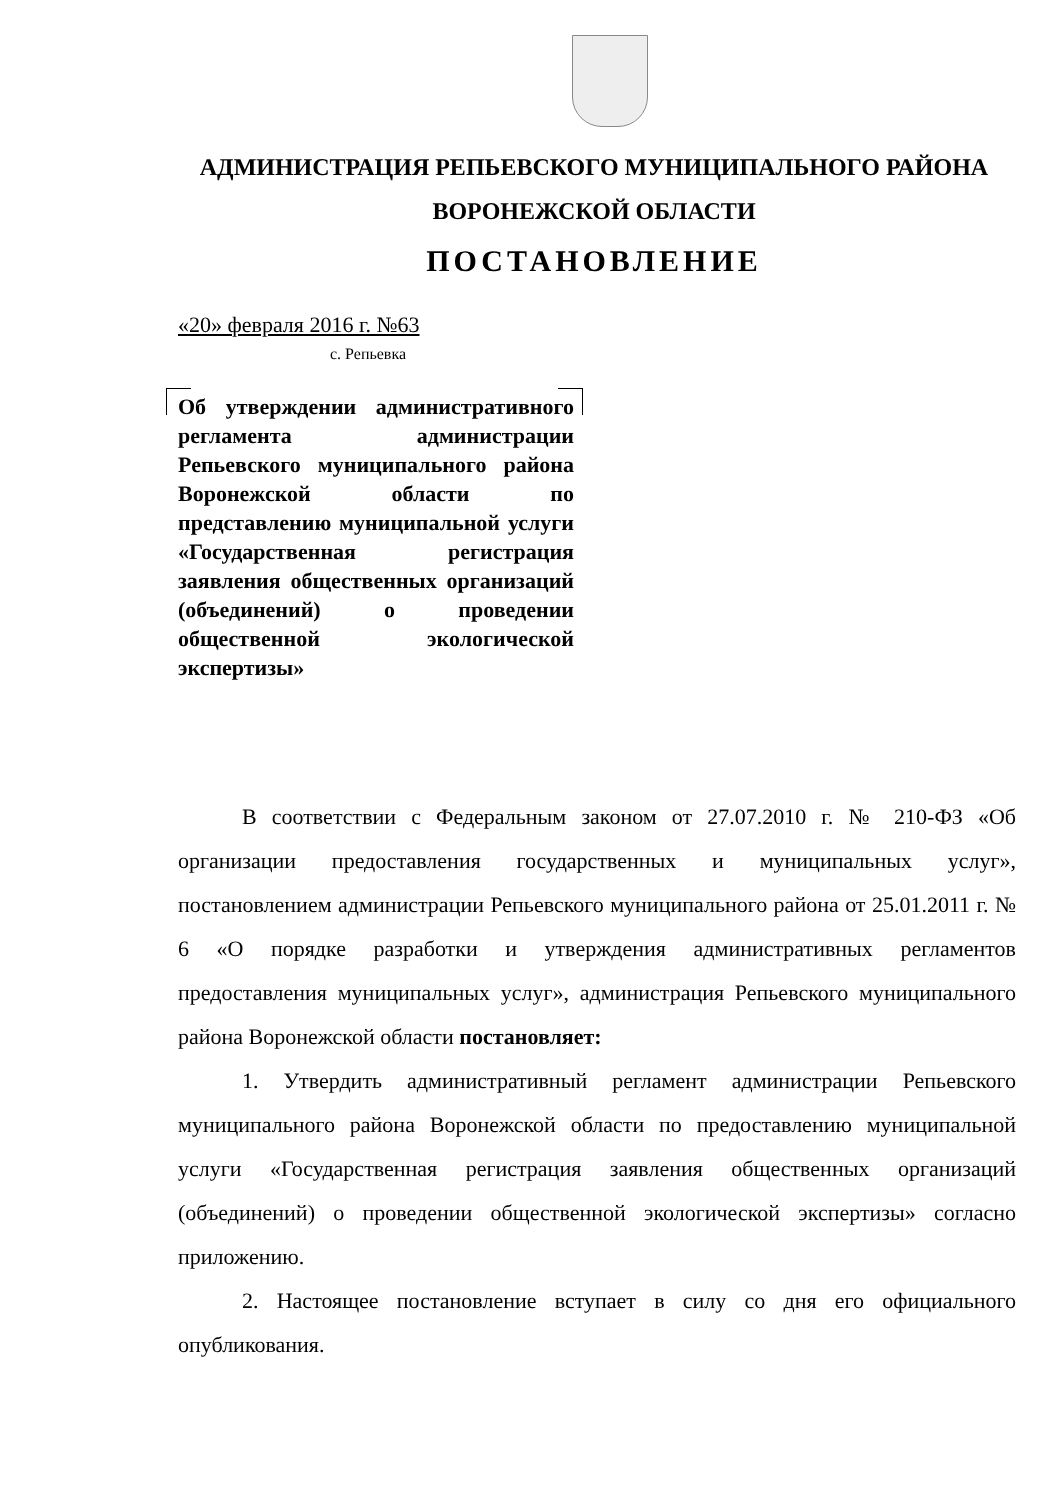АДМИНИСТРАЦИЯ РЕПЬЕВСКОГО МУНИЦИПАЛЬНОГО РАЙОНА
ВОРОНЕЖСКОЙ ОБЛАСТИ
ПОСТАНОВЛЕНИЕ
«20» февраля 2016 г. №63
с. Репьевка
Об утверждении административного регламента администрации Репьевского муниципального района Воронежской области по представлению муниципальной услуги «Государственная регистрация заявления общественных организаций (объединений) о проведении общественной экологической экспертизы»
В соответствии с Федеральным законом от 27.07.2010 г. № 210-ФЗ «Об организации предоставления государственных и муниципальных услуг», постановлением администрации Репьевского муниципального района от 25.01.2011 г. № 6 «О порядке разработки и утверждения административных регламентов предоставления муниципальных услуг», администрация Репьевского муниципального района Воронежской области постановляет:
1. Утвердить административный регламент администрации Репьевского муниципального района Воронежской области по предоставлению муниципальной услуги «Государственная регистрация заявления общественных организаций (объединений) о проведении общественной экологической экспертизы» согласно приложению.
2. Настоящее постановление вступает в силу со дня его официального опубликования.